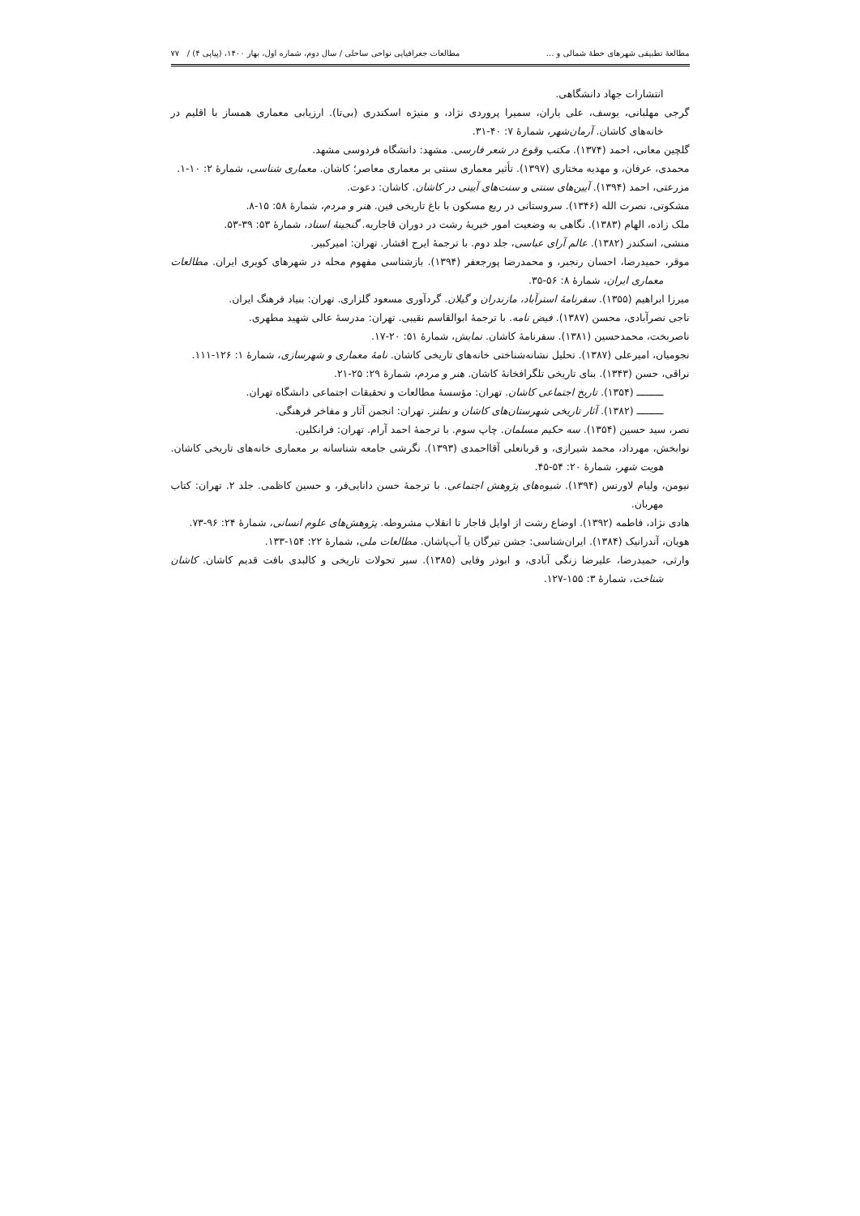مطالعۀ تطبیقی شهرهای خطۀ شمالی و ... مطالعات جغرافیایی نواحی ساحلی / سال دوم، شماره اول، بهار ۱۴۰۰، (پیاپی ۴) / ۷۷
انتشارات جهاد دانشگاهی.
گرجی مهلبانی، یوسف، علی یاران، سمیرا پروردی نژاد، و منیژه اسکندری (بی‌تا). ارزیابی معماری همساز با اقلیم در خانه‌های کاشان. آرمان‌شهر، شمارۀ ۷: ۴۰-۳۱.
گلچین معانی، احمد (۱۳۷۴). مکتب وقوع در شعر فارسی. مشهد: دانشگاه فردوسی مشهد.
محمدی، عرفان، و مهدیه مختاری (۱۳۹۷). تأثیر معماری سنتی بر معماری معاصر؛ کاشان. معماری شناسی، شمارۀ ۲: ۱۰-۱.
مزرعتی، احمد (۱۳۹۴). آیین‌های سنتی و سنت‌های آیینی در کاشان. کاشان: دعوت.
مشکوتی، نصرت الله (۱۳۴۶). سروستانی در ربع مسکون با باغ تاریخی فین. هنر و مردم، شمارۀ ۵۸: ۱۵-۸.
ملک زاده، الهام (۱۳۸۳). نگاهی به وضعیت امور خیریۀ رشت در دوران قاجاریه. گنجینۀ اسناد، شمارۀ ۵۳: ۳۹-۵۳.
منشی، اسکندر (۱۳۸۲). عالم آرای عباسی، جلد دوم. با ترجمۀ ایرج افشار. تهران: امیرکبیر.
موقر، حمیدرضا، احسان رنجبر، و محمدرضا پورجعفر (۱۳۹۴). بازشناسی مفهوم محله در شهرهای کویری ایران. مطالعات معماری ایران، شمارۀ ۸: ۵۶-۳۵.
میرزا ابراهیم (۱۳۵۵). سفرنامۀ استرآباد، مازندران و گیلان. گردآوری مسعود گلزاری. تهران: بنیاد فرهنگ ایران.
ناجی نصرآبادی، محسن (۱۳۸۷). فیض نامه. با ترجمۀ ابوالقاسم نقیبی. تهران: مدرسۀ عالی شهید مطهری.
ناصربخت، محمدحسین (۱۳۸۱). سفرنامۀ کاشان. نمایش، شمارۀ ۵۱: ۲۰-۱۷.
نجومیان، امیرعلی (۱۳۸۷). تحلیل نشانه‌شناختی خانه‌های تاریخی کاشان. نامۀ معماری و شهرسازی، شمارۀ ۱: ۱۲۶-۱۱۱.
نراقی، حسن (۱۳۴۳). بنای تاریخی تلگرافخانۀ کاشان. هنر و مردم، شمارۀ ۲۹: ۲۵-۲۱.
ـــــــــ (۱۳۵۴). تاریخ اجتماعی کاشان. تهران: مؤسسۀ مطالعات و تحقیقات اجتماعی دانشگاه تهران.
ـــــــــ (۱۳۸۲). آثار تاریخی شهرستان‌های کاشان و نطنز. تهران: انجمن آثار و مفاخر فرهنگی.
نصر، سید حسین (۱۳۵۴). سه حکیم مسلمان. چاپ سوم. با ترجمۀ احمد آرام. تهران: فرانکلین.
نوابخش، مهرداد، محمد شیرازی، و قربانعلی آقااحمدی (۱۳۹۳). نگرشی جامعه شناسانه بر معماری خانه‌های تاریخی کاشان. هویت شهر، شمارۀ ۲۰: ۵۴-۴۵.
نیومن، ولیام لاورنس (۱۳۹۴). شیوه‌های پژوهش اجتماعی. با ترجمۀ حسن دانایی‌فر، و حسین کاظمی. جلد ۲. تهران: کتاب مهربان.
هادی نژاد، فاطمه (۱۳۹۲). اوضاع رشت از اوایل قاجار تا انقلاب مشروطه. پژوهش‌های علوم انسانی، شمارۀ ۲۴: ۹۶-۷۳.
هویان، آندرانیک (۱۳۸۴). ایران‌شناسی: جشن تیرگان یا آب‌پاشان. مطالعات ملی، شمارۀ ۲۲: ۱۵۴-۱۳۳.
وارثی، حمیدرضا، علیرضا زنگی آبادی، و ابوذر وفایی (۱۳۸۵). سیر تحولات تاریخی و کالبدی بافت قدیم کاشان. کاشان شناخت، شمارۀ ۳: ۱۵۵-۱۲۷.